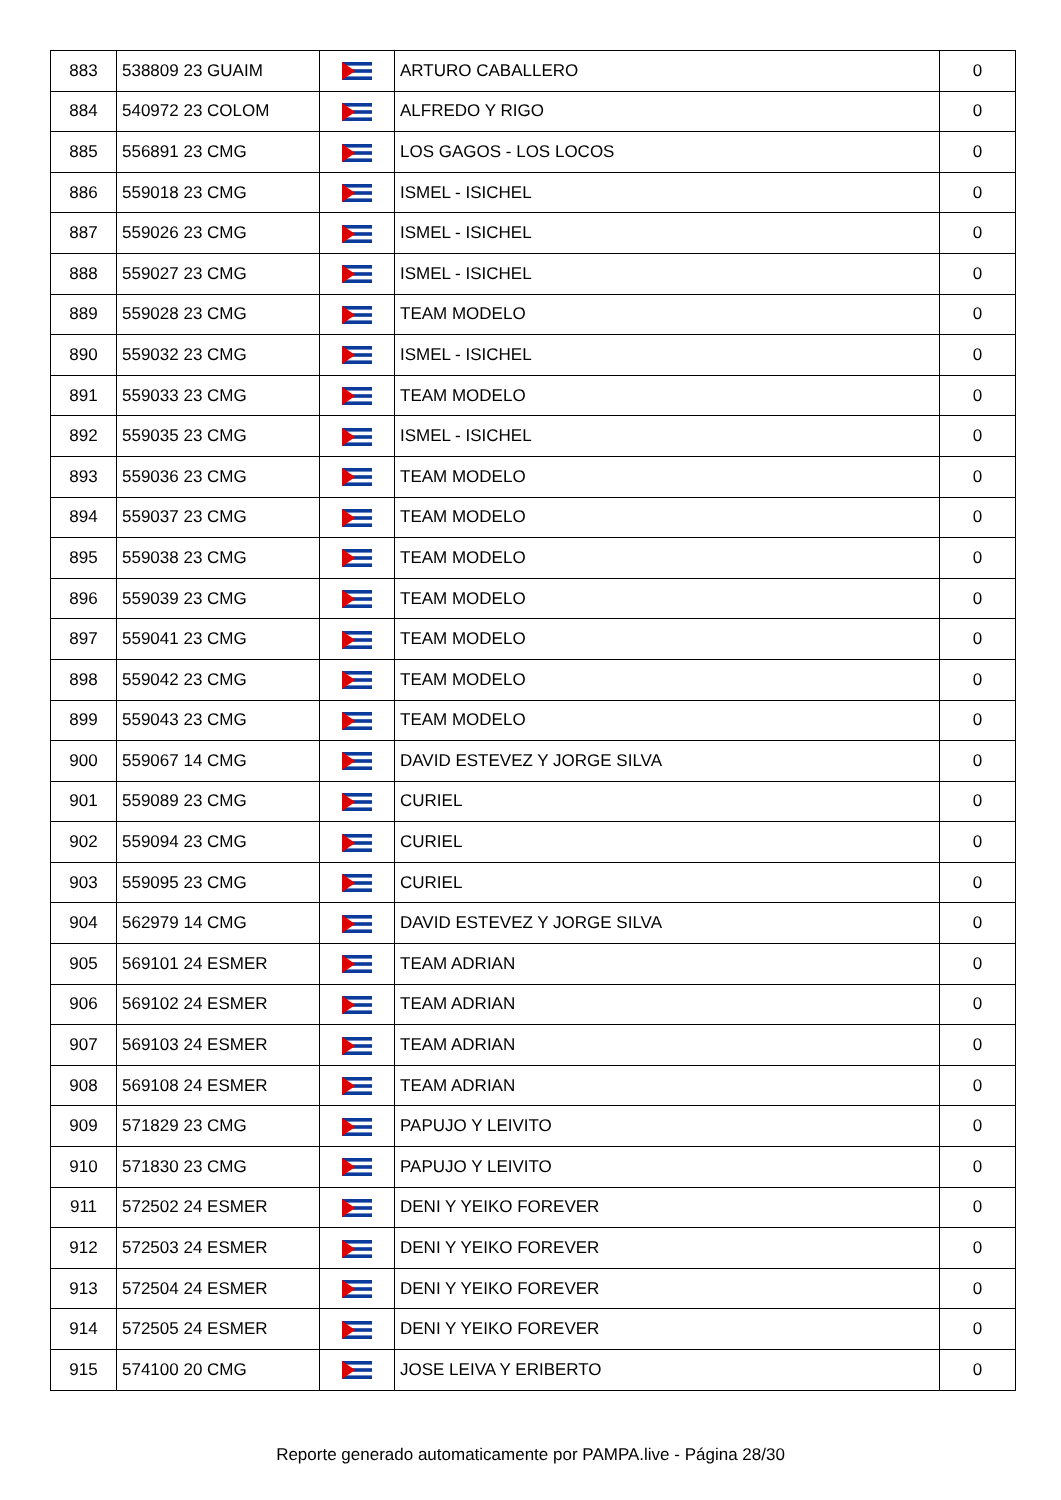| 883 | 538809 23 GUAIM | | ARTURO CABALLERO | 0 |
| 884 | 540972 23 COLOM | | ALFREDO Y RIGO | 0 |
| 885 | 556891 23 CMG | | LOS GAGOS - LOS LOCOS | 0 |
| 886 | 559018 23 CMG | | ISMEL - ISICHEL | 0 |
| 887 | 559026 23 CMG | | ISMEL - ISICHEL | 0 |
| 888 | 559027 23 CMG | | ISMEL - ISICHEL | 0 |
| 889 | 559028 23 CMG | | TEAM MODELO | 0 |
| 890 | 559032 23 CMG | | ISMEL - ISICHEL | 0 |
| 891 | 559033 23 CMG | | TEAM MODELO | 0 |
| 892 | 559035 23 CMG | | ISMEL - ISICHEL | 0 |
| 893 | 559036 23 CMG | | TEAM MODELO | 0 |
| 894 | 559037 23 CMG | | TEAM MODELO | 0 |
| 895 | 559038 23 CMG | | TEAM MODELO | 0 |
| 896 | 559039 23 CMG | | TEAM MODELO | 0 |
| 897 | 559041 23 CMG | | TEAM MODELO | 0 |
| 898 | 559042 23 CMG | | TEAM MODELO | 0 |
| 899 | 559043 23 CMG | | TEAM MODELO | 0 |
| 900 | 559067 14 CMG | | DAVID ESTEVEZ Y JORGE SILVA | 0 |
| 901 | 559089 23 CMG | | CURIEL | 0 |
| 902 | 559094 23 CMG | | CURIEL | 0 |
| 903 | 559095 23 CMG | | CURIEL | 0 |
| 904 | 562979 14 CMG | | DAVID ESTEVEZ Y JORGE SILVA | 0 |
| 905 | 569101 24 ESMER | | TEAM ADRIAN | 0 |
| 906 | 569102 24 ESMER | | TEAM ADRIAN | 0 |
| 907 | 569103 24 ESMER | | TEAM ADRIAN | 0 |
| 908 | 569108 24 ESMER | | TEAM ADRIAN | 0 |
| 909 | 571829 23 CMG | | PAPUJO Y LEIVITO | 0 |
| 910 | 571830 23 CMG | | PAPUJO Y LEIVITO | 0 |
| 911 | 572502 24 ESMER | | DENI Y YEIKO FOREVER | 0 |
| 912 | 572503 24 ESMER | | DENI Y YEIKO FOREVER | 0 |
| 913 | 572504 24 ESMER | | DENI Y YEIKO FOREVER | 0 |
| 914 | 572505 24 ESMER | | DENI Y YEIKO FOREVER | 0 |
| 915 | 574100 20 CMG | | JOSE LEIVA Y ERIBERTO | 0 |
Reporte generado automaticamente por PAMPA.live - Página 28/30